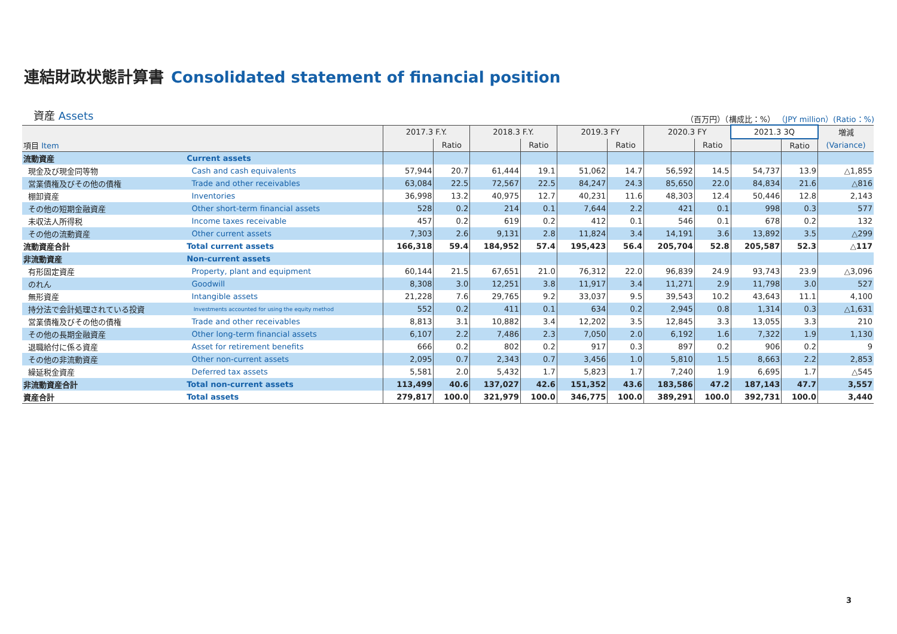連結財政状態計算書 Consolidated statement of financial position
資産 Assets
（百万円）（構成比：%） （JPY million）(Ratio：%)
| | | 2017.3 F.Y. | | 2018.3 F.Y. | | 2019.3 FY | | 2020.3 FY | | 2021.3 3Q | | 増減 |
| --- | --- | --- | --- | --- | --- | --- | --- | --- | --- | --- | --- | --- |
| 項目 Item | | | Ratio | | Ratio | | Ratio | | Ratio | | Ratio | (Variance) |
| 流動資産 | Current assets | | | | | | | | | | | |
| 現金及び現金同等物 | Cash and cash equivalents | 57,944 | 20.7 | 61,444 | 19.1 | 51,062 | 14.7 | 56,592 | 14.5 | 54,737 | 13.9 | △1,855 |
| 営業債権及びその他の債権 | Trade and other receivables | 63,084 | 22.5 | 72,567 | 22.5 | 84,247 | 24.3 | 85,650 | 22.0 | 84,834 | 21.6 | △816 |
| 棚卸資産 | Inventories | 36,998 | 13.2 | 40,975 | 12.7 | 40,231 | 11.6 | 48,303 | 12.4 | 50,446 | 12.8 | 2,143 |
| その他の短期金融資産 | Other short-term financial assets | 528 | 0.2 | 214 | 0.1 | 7,644 | 2.2 | 421 | 0.1 | 998 | 0.3 | 577 |
| 未収法人所得税 | Income taxes receivable | 457 | 0.2 | 619 | 0.2 | 412 | 0.1 | 546 | 0.1 | 678 | 0.2 | 132 |
| その他の流動資産 | Other current assets | 7,303 | 2.6 | 9,131 | 2.8 | 11,824 | 3.4 | 14,191 | 3.6 | 13,892 | 3.5 | △299 |
| 流動資産合計 | Total current assets | 166,318 | 59.4 | 184,952 | 57.4 | 195,423 | 56.4 | 205,704 | 52.8 | 205,587 | 52.3 | △117 |
| 非流動資産 | Non-current assets | | | | | | | | | | | |
| 有形固定資産 | Property, plant and equipment | 60,144 | 21.5 | 67,651 | 21.0 | 76,312 | 22.0 | 96,839 | 24.9 | 93,743 | 23.9 | △3,096 |
| のれん | Goodwill | 8,308 | 3.0 | 12,251 | 3.8 | 11,917 | 3.4 | 11,271 | 2.9 | 11,798 | 3.0 | 527 |
| 無形資産 | Intangible assets | 21,228 | 7.6 | 29,765 | 9.2 | 33,037 | 9.5 | 39,543 | 10.2 | 43,643 | 11.1 | 4,100 |
| 持分法で会計処理されている投資 | Investments accounted for using the equity method | 552 | 0.2 | 411 | 0.1 | 634 | 0.2 | 2,945 | 0.8 | 1,314 | 0.3 | △1,631 |
| 営業債権及びその他の債権 | Trade and other receivables | 8,813 | 3.1 | 10,882 | 3.4 | 12,202 | 3.5 | 12,845 | 3.3 | 13,055 | 3.3 | 210 |
| その他の長期金融資産 | Other long-term financial assets | 6,107 | 2.2 | 7,486 | 2.3 | 7,050 | 2.0 | 6,192 | 1.6 | 7,322 | 1.9 | 1,130 |
| 退職給付に係る資産 | Asset for retirement benefits | 666 | 0.2 | 802 | 0.2 | 917 | 0.3 | 897 | 0.2 | 906 | 0.2 | 9 |
| その他の非流動資産 | Other non-current assets | 2,095 | 0.7 | 2,343 | 0.7 | 3,456 | 1.0 | 5,810 | 1.5 | 8,663 | 2.2 | 2,853 |
| 繰延税金資産 | Deferred tax assets | 5,581 | 2.0 | 5,432 | 1.7 | 5,823 | 1.7 | 7,240 | 1.9 | 6,695 | 1.7 | △545 |
| 非流動資産合計 | Total non-current assets | 113,499 | 40.6 | 137,027 | 42.6 | 151,352 | 43.6 | 183,586 | 47.2 | 187,143 | 47.7 | 3,557 |
| 資産合計 | Total assets | 279,817 | 100.0 | 321,979 | 100.0 | 346,775 | 100.0 | 389,291 | 100.0 | 392,731 | 100.0 | 3,440 |
3